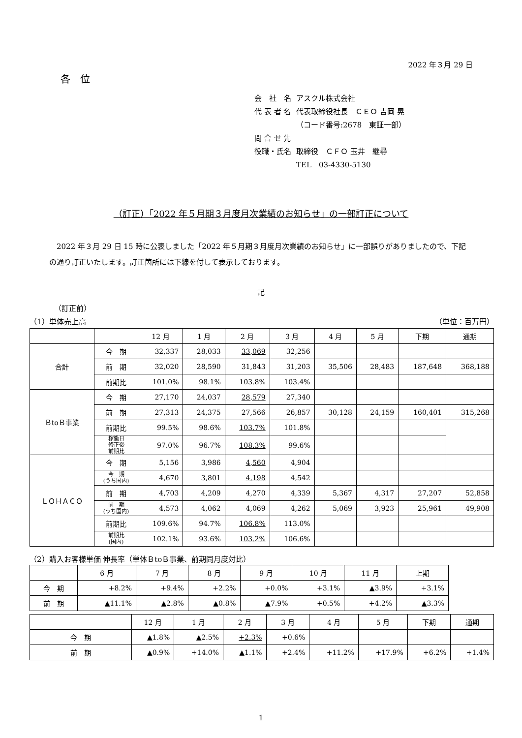2022 年３月 29 日
各　位
| 会 社 名 | アスクル株式会社 |
| 代 表 者 名 | 代表取締役社長 ＣＥＯ 吉岡 晃 |
| | （コード番号:2678 東証一部） |
| 問 合 せ 先 | |
| 役職・氏名 | 取締役 ＣＦＯ 玉井 継尋 |
| | TEL 03-4330-5130 |
（訂正）「2022 年５月期３月度月次業績のお知らせ」の一部訂正について
2022 年３月 29 日 15 時に公表しました「2022 年５月期３月度月次業績のお知らせ」に一部誤りがありましたので、下記の通り訂正いたします。訂正箇所には下線を付して表示しております。
記
（訂正前）
（1）単体売上高 （単位：百万円）
| | | 12 月 | 1 月 | 2 月 | 3 月 | 4 月 | 5 月 | 下期 | 通期 |
| 合計 | 今 期 | 32,337 | 28,033 | 33,069 | 32,256 | | | | |
| | 前 期 | 32,020 | 28,590 | 31,843 | 31,203 | 35,506 | 28,483 | 187,648 | 368,188 |
| | 前期比 | 101.0% | 98.1% | 103.8% | 103.4% | | | | |
| ＢtoＢ事業 | 今 期 | 27,170 | 24,037 | 28,579 | 27,340 | | | | |
| | 前 期 | 27,313 | 24,375 | 27,566 | 26,857 | 30,128 | 24,159 | 160,401 | 315,268 |
| | 前期比 | 99.5% | 98.6% | 103.7% | 101.8% | | | | |
| | 稼働日 修正後 前期比 | 97.0% | 96.7% | 108.3% | 99.6% | | | | |
| ＬＯＨＡＣＯ | 今 期 | 5,156 | 3,986 | 4,560 | 4,904 | | | | |
| | 今 期 (うち国内) | 4,670 | 3,801 | 4,198 | 4,542 | | | | |
| | 前 期 | 4,703 | 4,209 | 4,270 | 4,339 | 5,367 | 4,317 | 27,207 | 52,858 |
| | 前 期 (うち国内) | 4,573 | 4,062 | 4,069 | 4,262 | 5,069 | 3,923 | 25,961 | 49,908 |
| | 前期比 | 109.6% | 94.7% | 106.8% | 113.0% | | | | |
| | 前期比 (国内) | 102.1% | 93.6% | 103.2% | 106.6% | | | | |
（2）購入お客様単価 伸長率（単体ＢtoＢ事業、前期同月度対比）
| | 6 月 | 7 月 | 8 月 | 9 月 | 10 月 | 11 月 | 上期 |
| 今 期 | +8.2% | +9.4% | +2.2% | +0.0% | +3.1% | ▲3.9% | +3.1% |
| 前 期 | ▲11.1% | ▲2.8% | ▲0.8% | ▲7.9% | +0.5% | +4.2% | ▲3.3% |
| | 12 月 | 1 月 | 2 月 | 3 月 | 4 月 | 5 月 | 下期 | 通期 |
| 今 期 | ▲1.8% | ▲2.5% | +2.3% | +0.6% | | | | |
| 前 期 | ▲0.9% | +14.0% | ▲1.1% | +2.4% | +11.2% | +17.9% | +6.2% | +1.4% |
1